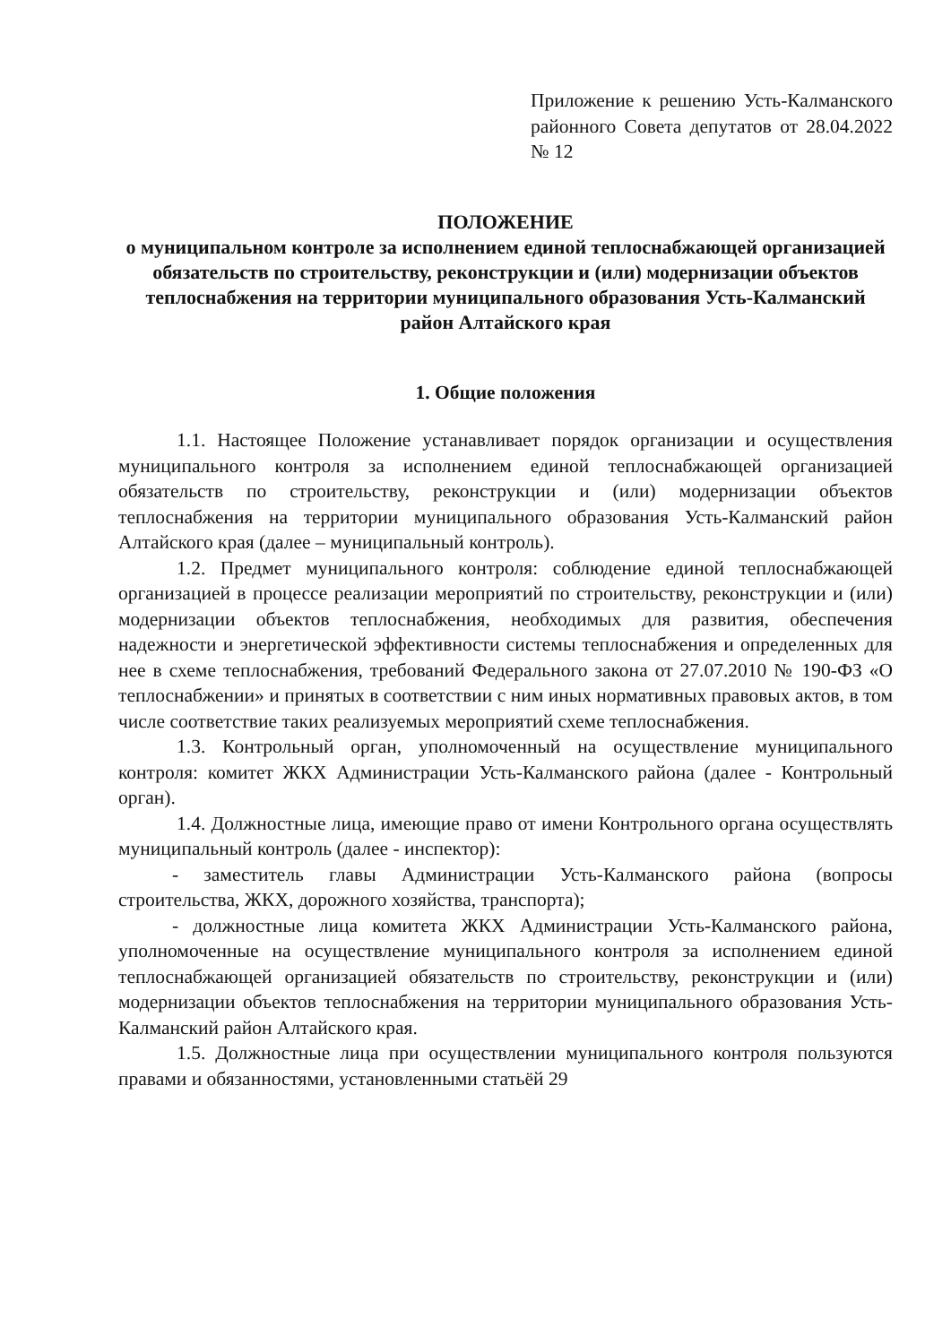Приложение к решению Усть-Калманского районного Совета депутатов от 28.04.2022 № 12
ПОЛОЖЕНИЕ
о муниципальном контроле за исполнением единой теплоснабжающей организацией обязательств по строительству, реконструкции и (или) модернизации объектов теплоснабжения на территории муниципального образования Усть-Калманский район Алтайского края
1. Общие положения
1.1. Настоящее Положение устанавливает порядок организации и осуществления муниципального контроля за исполнением единой теплоснабжающей организацией обязательств по строительству, реконструкции и (или) модернизации объектов теплоснабжения на территории муниципального образования Усть-Калманский район Алтайского края (далее – муниципальный контроль).
1.2. Предмет муниципального контроля: соблюдение единой теплоснабжающей организацией в процессе реализации мероприятий по строительству, реконструкции и (или) модернизации объектов теплоснабжения, необходимых для развития, обеспечения надежности и энергетической эффективности системы теплоснабжения и определенных для нее в схеме теплоснабжения, требований Федерального закона от 27.07.2010 № 190-ФЗ «О теплоснабжении» и принятых в соответствии с ним иных нормативных правовых актов, в том числе соответствие таких реализуемых мероприятий схеме теплоснабжения.
1.3. Контрольный орган, уполномоченный на осуществление муниципального контроля: комитет ЖКХ Администрации Усть-Калманского района (далее - Контрольный орган).
1.4. Должностные лица, имеющие право от имени Контрольного органа осуществлять муниципальный контроль (далее - инспектор):
- заместитель главы Администрации Усть-Калманского района (вопросы строительства, ЖКХ, дорожного хозяйства, транспорта);
- должностные лица комитета ЖКХ Администрации Усть-Калманского района, уполномоченные на осуществление муниципального контроля за исполнением единой теплоснабжающей организацией обязательств по строительству, реконструкции и (или) модернизации объектов теплоснабжения на территории муниципального образования Усть-Калманский район Алтайского края.
1.5. Должностные лица при осуществлении муниципального контроля пользуются правами и обязанностями, установленными статьёй 29